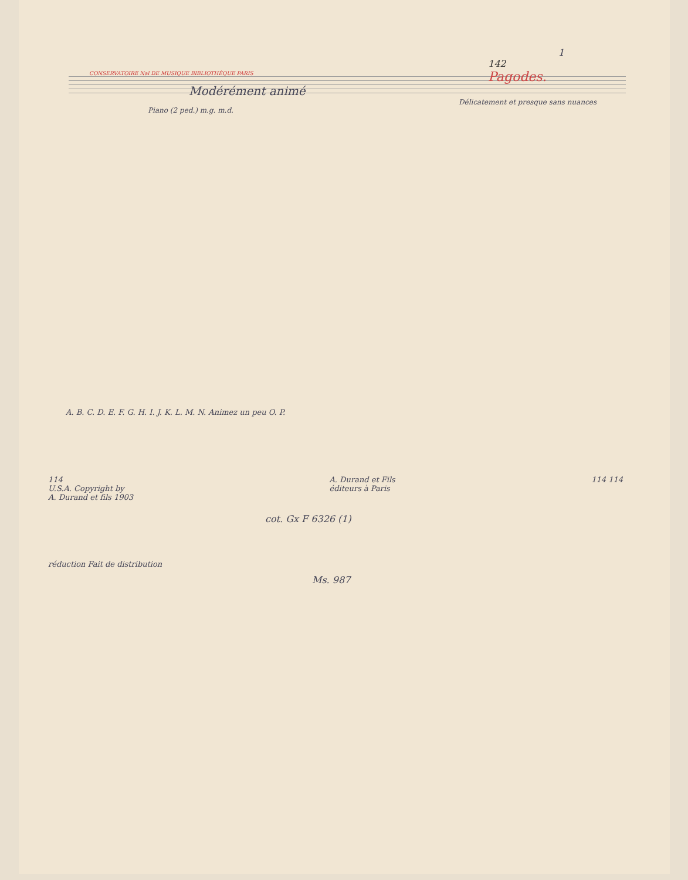1
142
Pagodes.
Modérément animé
Délicatement et presque sans nuances
Piano (2 ped.) m.g. m.d.
A. B. C. D. E. F. G. H. I. J. K. L. M. N. Animez un peu O. P.
114
U.S.A. Copyright by
A. Durand et fils 1903
A. Durand et Fils
éditeurs à Paris
114 114
cot. Gx F 6326 (1)
réduction Fait de distribution
Ms. 987
CONSERVATOIRE Nal DE MUSIQUE BIBLIOTHÈQUE PARIS